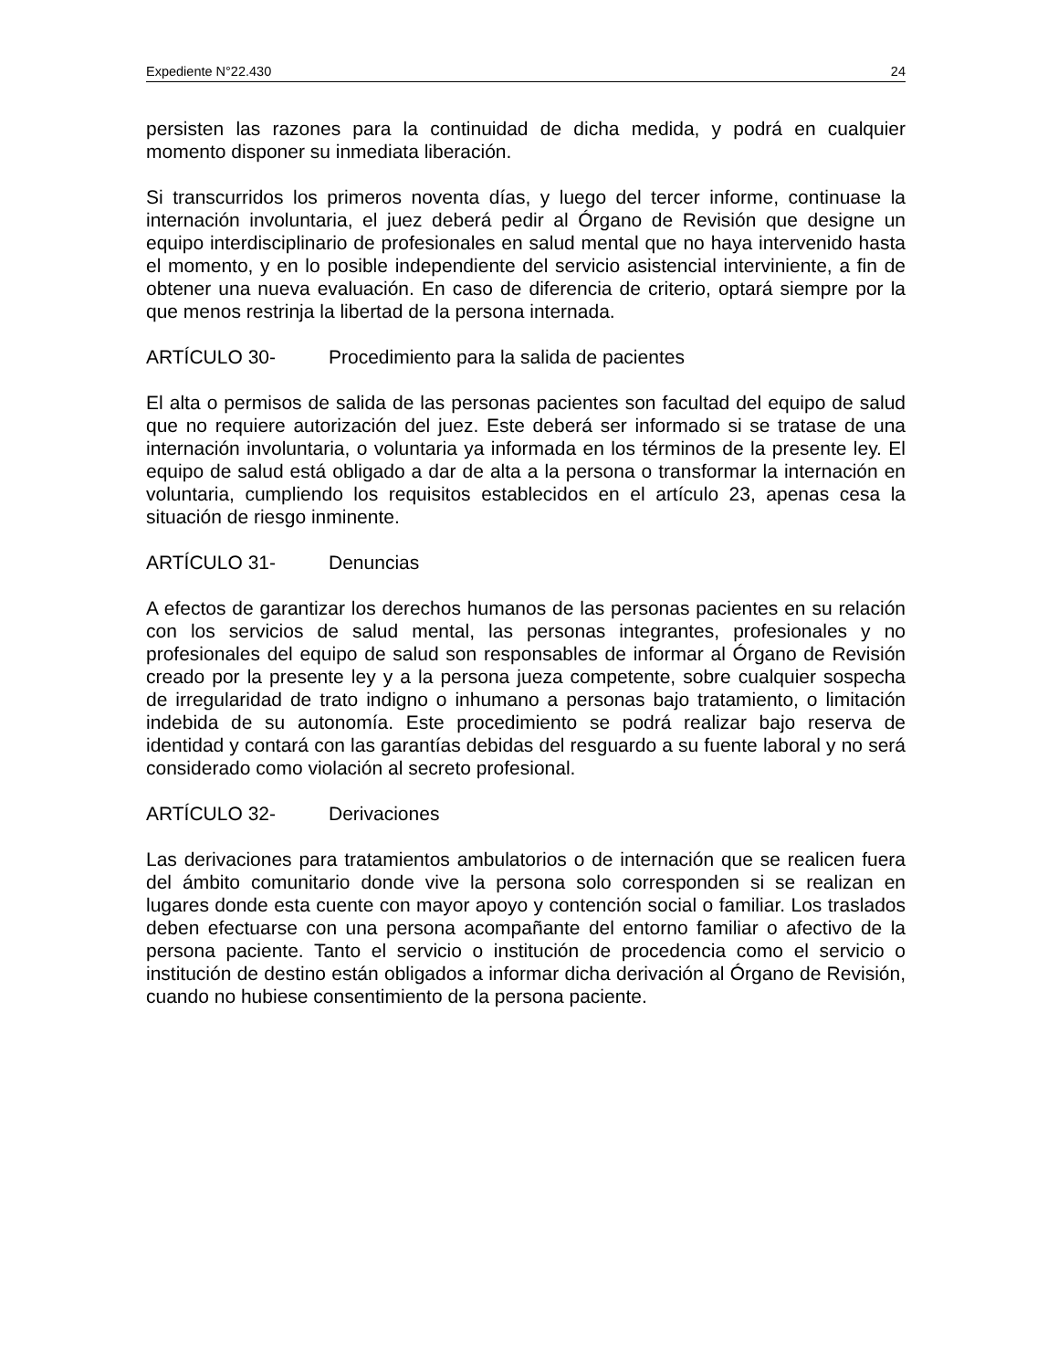Expediente N°22.430 24
persisten las razones para la continuidad de dicha medida, y podrá en cualquier momento disponer su inmediata liberación.
Si transcurridos los primeros noventa días, y luego del tercer informe, continuase la internación involuntaria, el juez deberá pedir al Órgano de Revisión que designe un equipo interdisciplinario de profesionales en salud mental que no haya intervenido hasta el momento, y en lo posible independiente del servicio asistencial interviniente, a fin de obtener una nueva evaluación. En caso de diferencia de criterio, optará siempre por la que menos restrinja la libertad de la persona internada.
ARTÍCULO 30- Procedimiento para la salida de pacientes
El alta o permisos de salida de las personas pacientes son facultad del equipo de salud que no requiere autorización del juez. Este deberá ser informado si se tratase de una internación involuntaria, o voluntaria ya informada en los términos de la presente ley. El equipo de salud está obligado a dar de alta a la persona o transformar la internación en voluntaria, cumpliendo los requisitos establecidos en el artículo 23, apenas cesa la situación de riesgo inminente.
ARTÍCULO 31- Denuncias
A efectos de garantizar los derechos humanos de las personas pacientes en su relación con los servicios de salud mental, las personas integrantes, profesionales y no profesionales del equipo de salud son responsables de informar al Órgano de Revisión creado por la presente ley y a la persona jueza competente, sobre cualquier sospecha de irregularidad de trato indigno o inhumano a personas bajo tratamiento, o limitación indebida de su autonomía. Este procedimiento se podrá realizar bajo reserva de identidad y contará con las garantías debidas del resguardo a su fuente laboral y no será considerado como violación al secreto profesional.
ARTÍCULO 32- Derivaciones
Las derivaciones para tratamientos ambulatorios o de internación que se realicen fuera del ámbito comunitario donde vive la persona solo corresponden si se realizan en lugares donde esta cuente con mayor apoyo y contención social o familiar. Los traslados deben efectuarse con una persona acompañante del entorno familiar o afectivo de la persona paciente. Tanto el servicio o institución de procedencia como el servicio o institución de destino están obligados a informar dicha derivación al Órgano de Revisión, cuando no hubiese consentimiento de la persona paciente.